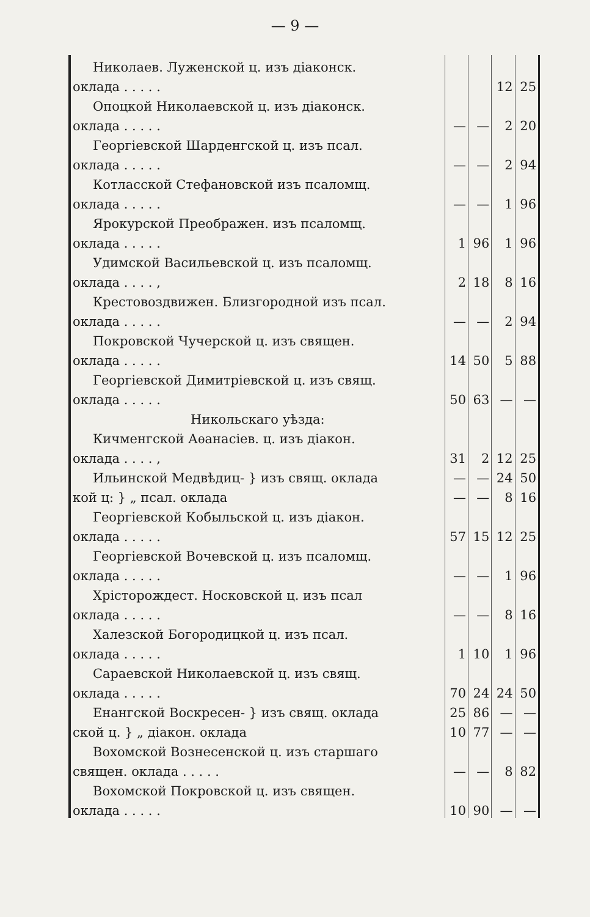— 9 —
| Николаев. Луженской ц. изъ діаконск. | | | | |
| оклада . . . . . | | | 12 | 25 |
| Опоцкой Николаевской ц. изъ діаконск. | | | | |
| оклада . . . . . | — | — | 2 | 20 |
| Георгіевской Шарденгской ц. изъ псал. | | | | |
| оклада . . . . . | — | — | 2 | 94 |
| Котласской Стефановской изъ псаломщ. | | | | |
| оклада . . . . . | — | — | 1 | 96 |
| Ярокурской Преображен. изъ псаломщ. | | | | |
| оклада . . . . . | 1 | 96 | 1 | 96 |
| Удимской Васильевской ц. изъ псаломщ. | | | | |
| оклада . . . . , | 2 | 18 | 8 | 16 |
| Крестовоздвижен. Близгородной изъ псал. | | | | |
| оклада . . . . . | — | — | 2 | 94 |
| Покровской Чучерской ц. изъ священ. | | | | |
| оклада . . . . . | 14 | 50 | 5 | 88 |
| Георгіевской Димитріевской ц. изъ свящ. | | | | |
| оклада . . . . . | 50 | 63 | — | — |
| Никольскаго уѣзда: | | | | |
| Кичменгской Аѳанасіев. ц. изъ діакон. | | | | |
| оклада . . . . , | 31 | 2 | 12 | 25 |
| Ильинской Медвѣдиц- } изъ свящ. оклада | — | — | 24 | 50 |
| кой ц: } „ псал. оклада | — | — | 8 | 16 |
| Георгіевской Кобыльской ц. изъ діакон. | | | | |
| оклада . . . . . | 57 | 15 | 12 | 25 |
| Георгіевской Вочевской ц. изъ псаломщ. | | | | |
| оклада . . . . . | — | — | 1 | 96 |
| Хрісторождест. Носковской ц. изъ псал | | | | |
| оклада . . . . . | — | — | 8 | 16 |
| Халезской Богородицкой ц. изъ псал. | | | | |
| оклада . . . . . | 1 | 10 | 1 | 96 |
| Сараевской Николаевской ц. изъ свящ. | | | | |
| оклада . . . . . | 70 | 24 | 24 | 50 |
| Енангской Воскресен- } изъ свящ. оклада | 25 | 86 | — | — |
| ской ц. } „ діакон. оклада | 10 | 77 | — | — |
| Вохомской Вознесенской ц. изъ старшаго | | | | |
| священ. оклада . . . . . | — | — | 8 | 82 |
| Вохомской Покровской ц. изъ священ. | | | | |
| оклада . . . . . | 10 | 90 | — | — |